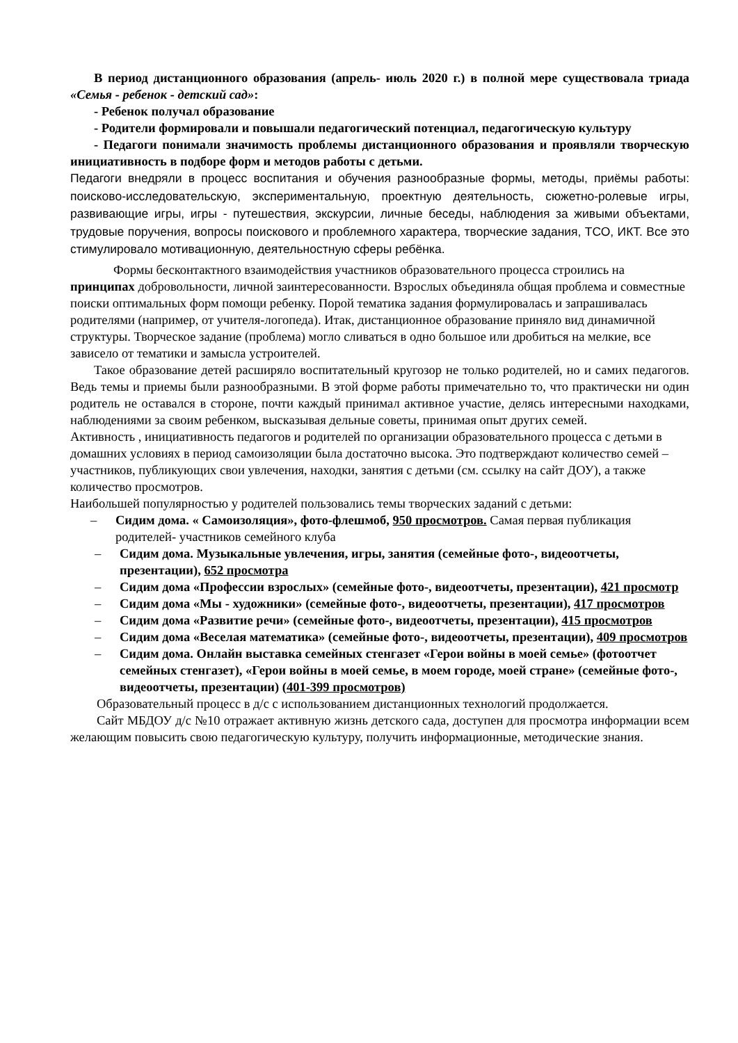В период дистанционного образования (апрель- июль 2020 г.) в полной мере существовала триада «Семья - ребенок - детский сад»:
- Ребенок получал образование
- Родители формировали и повышали педагогический потенциал, педагогическую культуру
- Педагоги понимали значимость проблемы дистанционного образования и проявляли творческую инициативность в подборе форм и методов работы с детьми.
Педагоги внедряли в процесс воспитания и обучения разнообразные формы, методы, приёмы работы: поисково-исследовательскую, экспериментальную, проектную деятельность, сюжетно-ролевые игры, развивающие игры, игры - путешествия, экскурсии, личные беседы, наблюдения за живыми объектами, трудовые поручения, вопросы поискового и проблемного характера, творческие задания, ТСО, ИКТ. Все это стимулировало мотивационную, деятельностную сферы ребёнка.
Формы бесконтактного взаимодействия участников образовательного процесса строились на принципах добровольности, личной заинтересованности. Взрослых объединяла общая проблема и совместные поиски оптимальных форм помощи ребенку. Порой тематика задания формулировалась и запрашивалась родителями (например, от учителя-логопеда). Итак, дистанционное образование приняло вид динамичной структуры. Творческое задание (проблема) могло сливаться в одно большое или дробиться на мелкие, все зависело от тематики и замысла устроителей.
Такое образование детей расширяло воспитательный кругозор не только родителей, но и самих педагогов. Ведь темы и приемы были разнообразными. В этой форме работы примечательно то, что практически ни один родитель не оставался в стороне, почти каждый принимал активное участие, делясь интересными находками, наблюдениями за своим ребенком, высказывая дельные советы, принимая опыт других семей.
Активность , инициативность педагогов и родителей по организации образовательного процесса с детьми в домашних условиях в период самоизоляции была достаточно высока. Это подтверждают количество семей –участников, публикующих свои увлечения, находки, занятия с детьми (см. ссылку на сайт ДОУ), а также количество просмотров.
Наибольшей популярностью у родителей пользовались темы творческих заданий с детьми:
– Сидим дома. « Самоизоляция», фото-флешмоб, 950 просмотров. Самая первая публикация родителей- участников семейного клуба
– Сидим дома. Музыкальные увлечения, игры, занятия (семейные фото-, видеоотчеты, презентации), 652 просмотра
– Сидим дома «Профессии взрослых» (семейные фото-, видеоотчеты, презентации), 421 просмотр
– Сидим дома «Мы - художники» (семейные фото-, видеоотчеты, презентации), 417 просмотров
– Сидим дома «Развитие речи» (семейные фото-, видеоотчеты, презентации), 415 просмотров
– Сидим дома «Веселая математика» (семейные фото-, видеоотчеты, презентации), 409 просмотров
– Сидим дома. Онлайн выставка семейных стенгазет «Герои войны в моей семье» (фотоотчет семейных стенгазет), «Герои войны в моей семье, в моем городе, моей стране» (семейные фото-, видеоотчеты, презентации) (401-399 просмотров)
Образовательный процесс в д/с с использованием дистанционных технологий продолжается.
Сайт МБДОУ д/с №10 отражает активную жизнь детского сада, доступен для просмотра информации всем желающим повысить свою педагогическую культуру, получить информационные, методические знания.